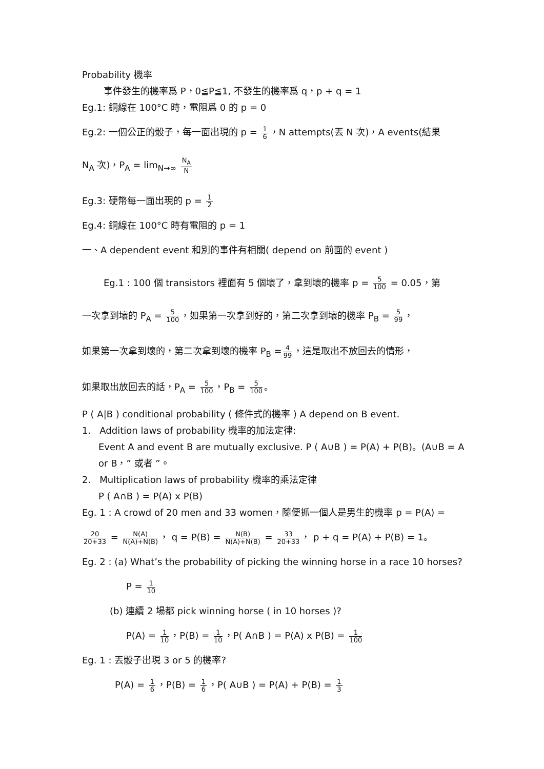Probability 機率
事件發生的機率爲 P，0≦P≦1, 不發生的機率爲 q，p + q = 1
Eg.1: 銅線在 100°C 時，電阻爲 0 的 p = 0
Eg.2: 一個公正的骰子，每一面出現的 p = 1 6 ，N attempts(丟 N 次)，A events(結果
N<sub>A</sub> 次)，P<sub>A</sub> = lim<sub>N→∞</sub> N<sub>A</sub> N
Eg.3: 硬幣每一面出現的 p = 1 2
Eg.4: 銅線在 100°C 時有電阻的 p = 1
一、A dependent event 和別的事件有相關( depend on 前面的 event )
Eg.1 : 100 個 transistors 裡面有 5 個壞了，拿到壞的機率 p = 5 100 = 0.05，第
一次拿到壞的 P<sub>A</sub> = 5 100 ，如果第一次拿到好的，第二次拿到壞的機率 P<sub>B</sub> = 5 99 ，
如果第一次拿到壞的，第二次拿到壞的機率 P<sub>B</sub> = 4 99 ，這是取出不放回去的情形，
如果取出放回去的話，P<sub>A</sub> = 5 100 ，P<sub>B</sub> = 5 100 。
P ( A|B ) conditional probability ( 條件式的機率 ) A depend on B event.
1. Addition laws of probability 機率的加法定律:
Event A and event B are mutually exclusive. P ( A∪B ) = P(A) + P(B)。(A∪B = A or B，” 或者 ”。
2. Multiplication laws of probability 機率的乘法定律
P ( A∩B ) = P(A) x P(B)
Eg. 1 : A crowd of 20 men and 33 women，隨便抓一個人是男生的機率 p = P(A) =
20 20+33 = N(A) N(A)+N(B) ， q = P(B) = N(B) N(A)+N(B) = 33 20+33 ， p + q = P(A) + P(B) = 1。
Eg. 2 : (a) What’s the probability of picking the winning horse in a race 10 horses?
P = 1 10
(b) 連續 2 場都 pick winning horse ( in 10 horses )?
P(A) = 1 10 ，P(B) = 1 10 ，P( A∩B ) = P(A) x P(B) = 1 100
Eg. 1 : 丟骰子出現 3 or 5 的機率?
P(A) = 1 6 ，P(B) = 1 6 ，P( A∪B ) = P(A) + P(B) = 1 3